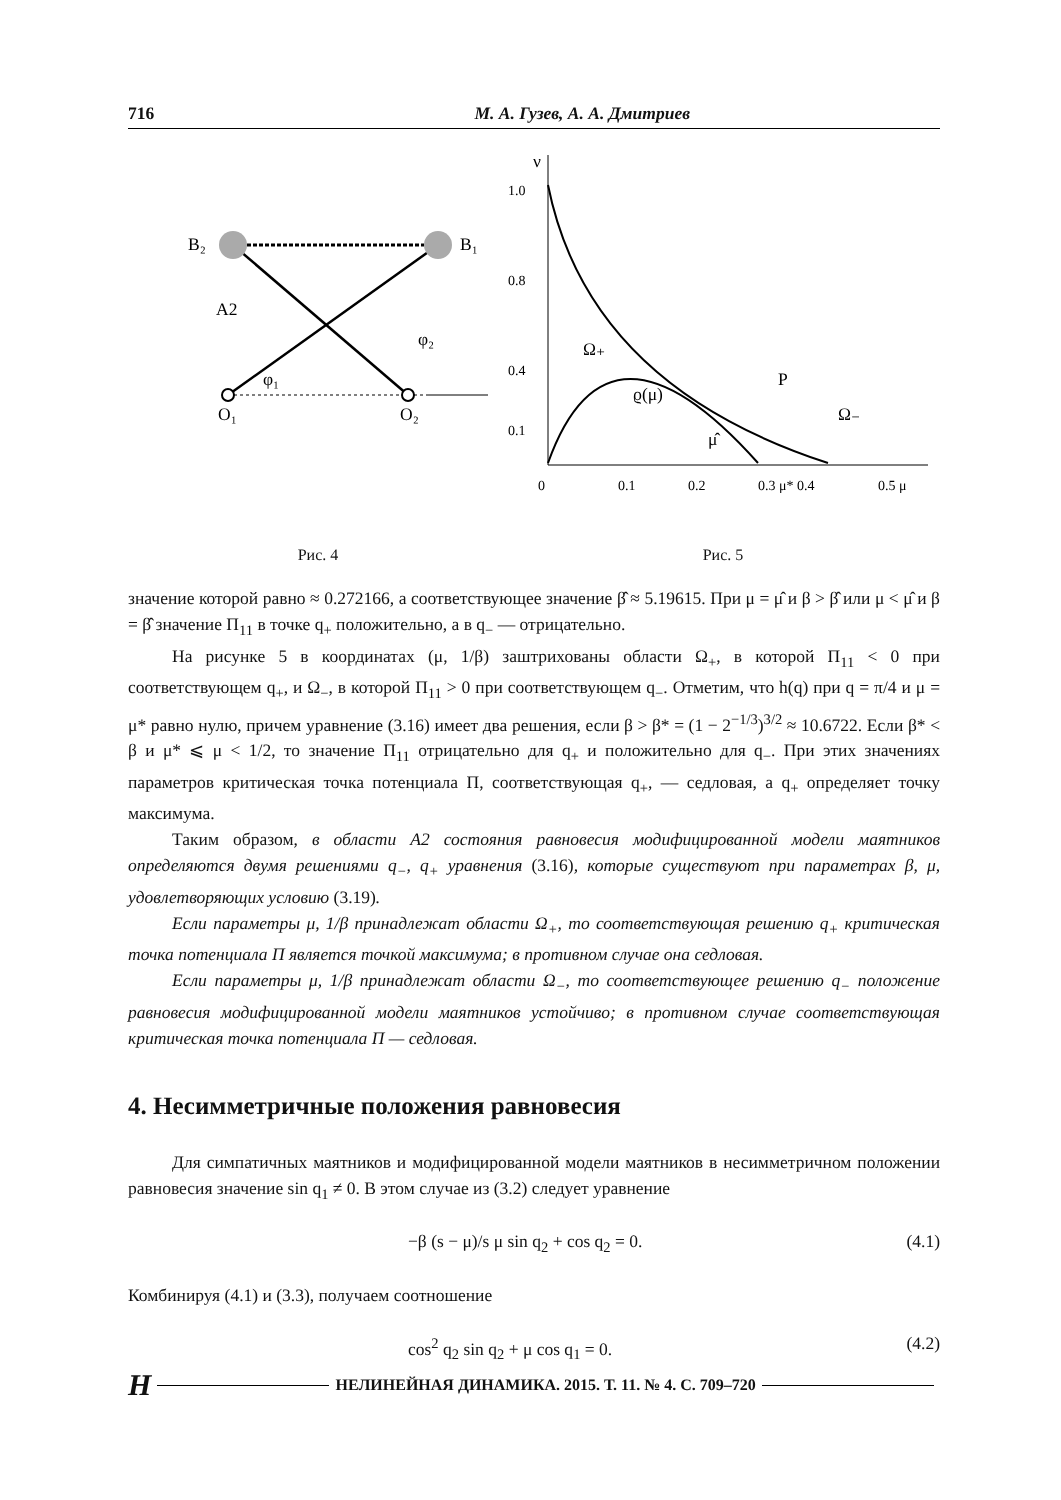716 М. А. Гузев, А. А. Дмитриев
B₂
B₁
A2
φ₁
φ₂
O₁
O₂
Рис. 4
1.0
0.8
0.4
0.1
0
0.1
0.2
0.3 μ* 0.4
0.5 μ
Ω₊
ϱ(μ)
P
Ω₋
μ̂
ν
Рис. 5
значение которой равно ≈ 0.272166, а соответствующее значение β̂ ≈ 5.19615. При μ = μ̂ и β > β̂ или μ < μ̂ и β = β̂ значение Π<sub>11</sub> в точке q<sub>+</sub> положительно, а в q<sub>−</sub> — отрицательно.
На рисунке 5 в координатах (μ, 1/β) заштрихованы области Ω<sub>+</sub>, в которой Π<sub>11</sub> < 0 при соответствующем q<sub>+</sub>, и Ω<sub>−</sub>, в которой Π<sub>11</sub> > 0 при соответствующем q<sub>−</sub>. Отметим, что h(q) при q = π/4 и μ = μ* равно нулю, причем уравнение (3.16) имеет два решения, если β > β* = (1 − 2<sup>−1/3</sup>)<sup>3/2</sup> ≈ 10.6722. Если β* < β и μ* ⩽ μ < 1/2, то значение Π<sub>11</sub> отрицательно для q<sub>+</sub> и положительно для q<sub>−</sub>. При этих значениях параметров критическая точка потенциала Π, соответствующая q<sub>+</sub>, — седловая, а q<sub>+</sub> определяет точку максимума.
Таким образом, в области A2 состояния равновесия модифицированной модели маятников определяются двумя решениями q<sub>−</sub>, q<sub>+</sub> уравнения (3.16), которые существуют при параметрах β, μ, удовлетворяющих условию (3.19).
Если параметры μ, 1/β принадлежат области Ω<sub>+</sub>, то соответствующая решению q<sub>+</sub> критическая точка потенциала Π является точкой максимума; в противном случае она седловая.
Если параметры μ, 1/β принадлежат области Ω<sub>−</sub>, то соответствующее решению q<sub>−</sub> положение равновесия модифицированной модели маятников устойчиво; в противном случае соответствующая критическая точка потенциала Π — седловая.
4. Несимметричные положения равновесия
Для симпатичных маятников и модифицированной модели маятников в несимметричном положении равновесия значение sin q<sub>1</sub> ≠ 0. В этом случае из (3.2) следует уравнение
−β (s − μ)/s μ sin q<sub>2</sub> + cos q<sub>2</sub> = 0. (4.1)
Комбинируя (4.1) и (3.3), получаем соотношение
cos<sup>2</sup> q<sub>2</sub> sin q<sub>2</sub> + μ cos q<sub>1</sub> = 0. (4.2)
H НЕЛИНЕЙНАЯ ДИНАМИКА. 2015. Т. 11. № 4. С. 709–720